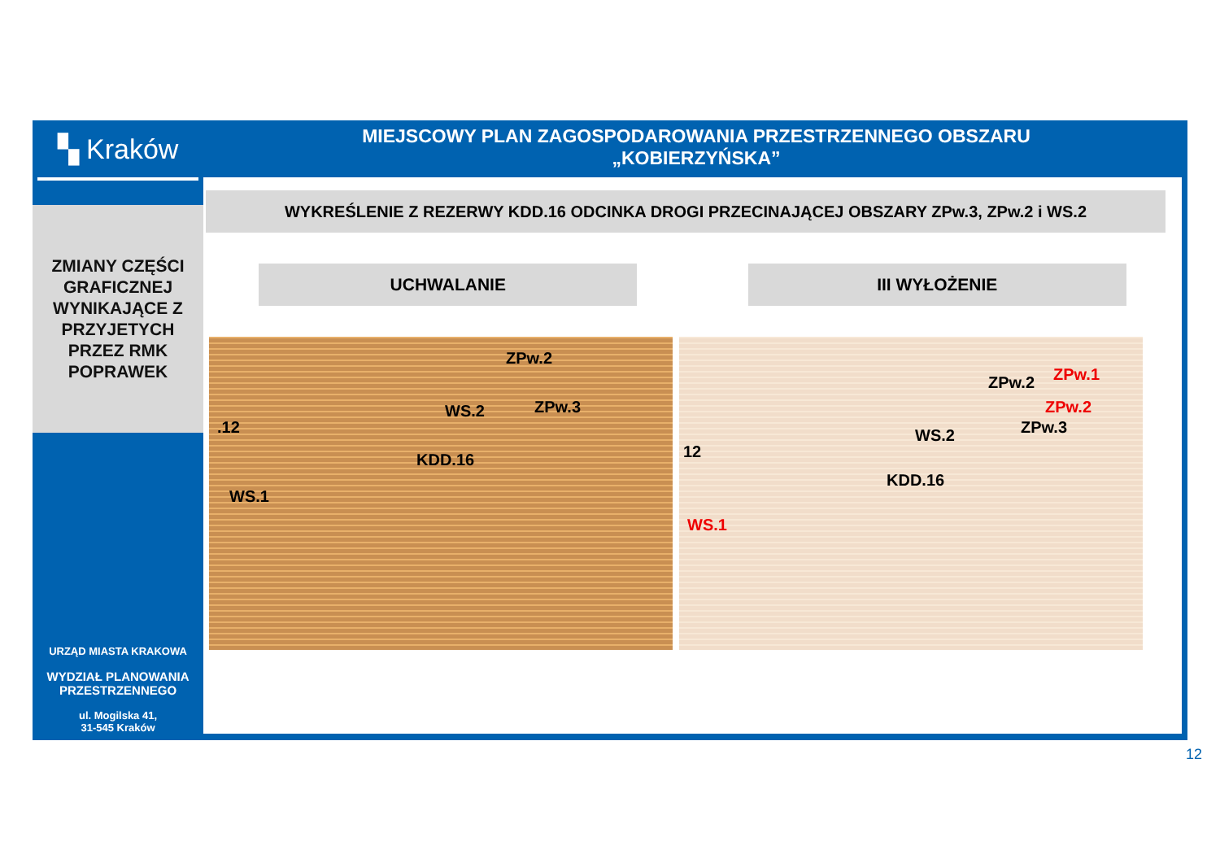▚ Kraków
ZMIANY CZĘŚCI
GRAFICZNEJ
WYNIKAJĄCE Z
PRZYJETYCH
PRZEZ RMK
POPRAWEK
URZĄD MIASTA KRAKOWA
WYDZIAŁ PLANOWANIA
PRZESTRZENNEGO
ul. Mogilska 41,
31-545 Kraków
MIEJSCOWY PLAN ZAGOSPODAROWANIA PRZESTRZENNEGO OBSZARU
„KOBIERZYŃSKA”
WYKREŚLENIE Z REZERWY KDD.16 ODCINKA DROGI PRZECINAJĄCEJ OBSZARY ZPw.3, ZPw.2 i WS.2
UCHWALANIE III WYŁOŻENIE
.12
ZPw.2
WS.2 ZPw.3
KDD.16
WS.1
12
ZPw.2 ZPw.1
ZPw.2
ZPw.3 WS.2
KDD.16
WS.1
12